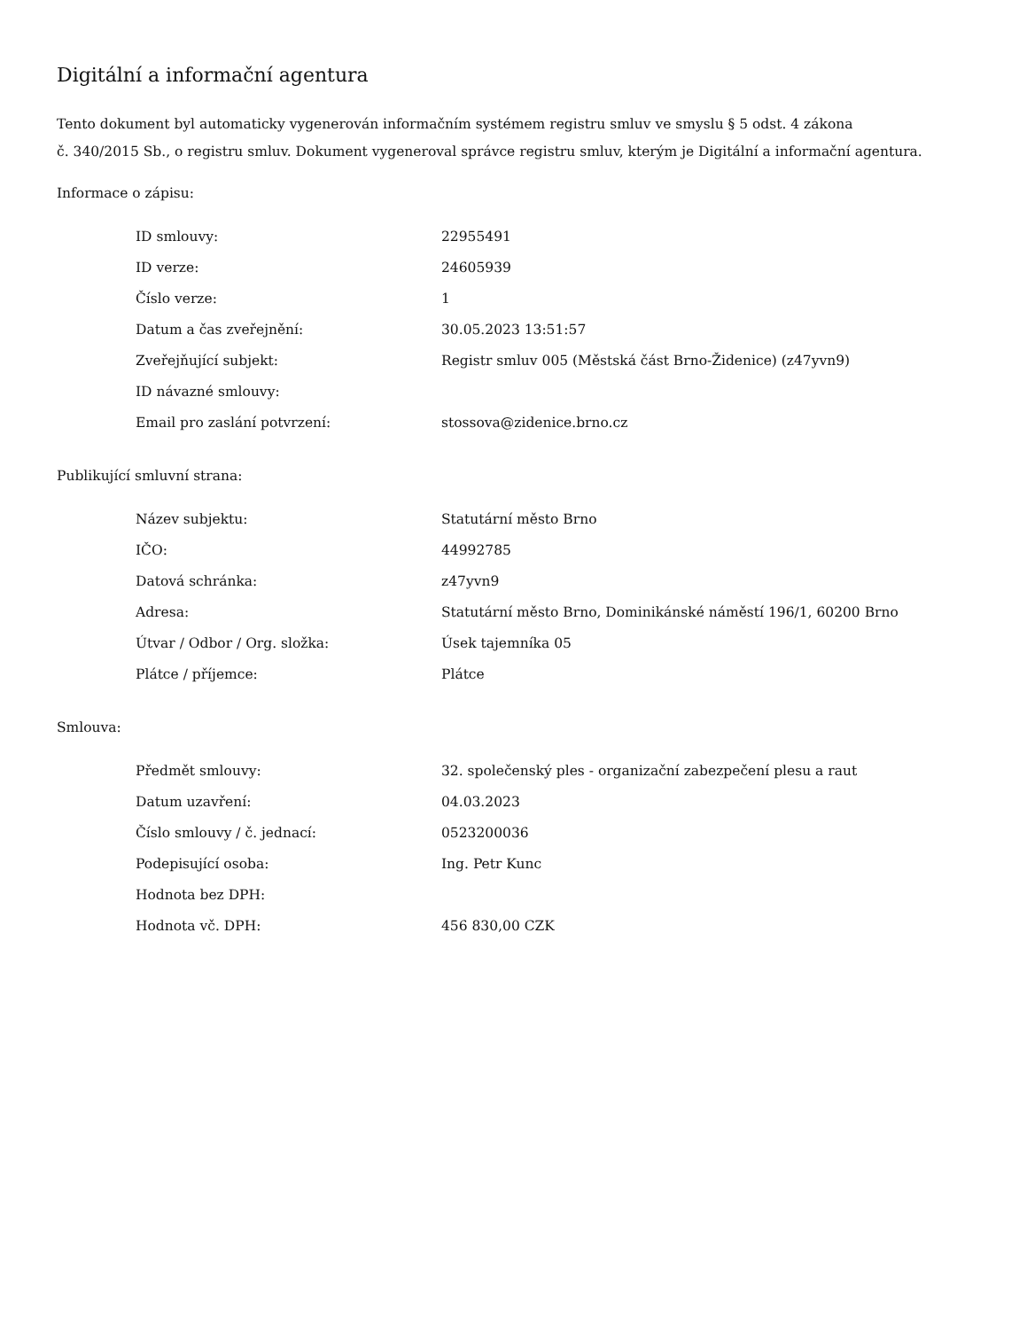Digitální a informační agentura
Tento dokument byl automaticky vygenerován informačním systémem registru smluv ve smyslu § 5 odst. 4 zákona
č. 340/2015 Sb., o registru smluv. Dokument vygeneroval správce registru smluv, kterým je Digitální a informační agentura.
Informace o zápisu:
| ID smlouvy: | 22955491 |
| ID verze: | 24605939 |
| Číslo verze: | 1 |
| Datum a čas zveřejnění: | 30.05.2023 13:51:57 |
| Zveřejňující subjekt: | Registr smluv 005 (Městská část Brno-Židenice) (z47yvn9) |
| ID návazné smlouvy: | |
| Email pro zaslání potvrzení: | stossova@zidenice.brno.cz |
Publikující smluvní strana:
| Název subjektu: | Statutární město Brno |
| IČO: | 44992785 |
| Datová schránka: | z47yvn9 |
| Adresa: | Statutární město Brno, Dominikánské náměstí 196/1, 60200 Brno |
| Útvar / Odbor / Org. složka: | Úsek tajemníka 05 |
| Plátce / příjemce: | Plátce |
Smlouva:
| Předmět smlouvy: | 32. společenský ples - organizační zabezpečení plesu a raut |
| Datum uzavření: | 04.03.2023 |
| Číslo smlouvy / č. jednací: | 0523200036 |
| Podepisující osoba: | Ing. Petr Kunc |
| Hodnota bez DPH: | |
| Hodnota vč. DPH: | 456 830,00 CZK |